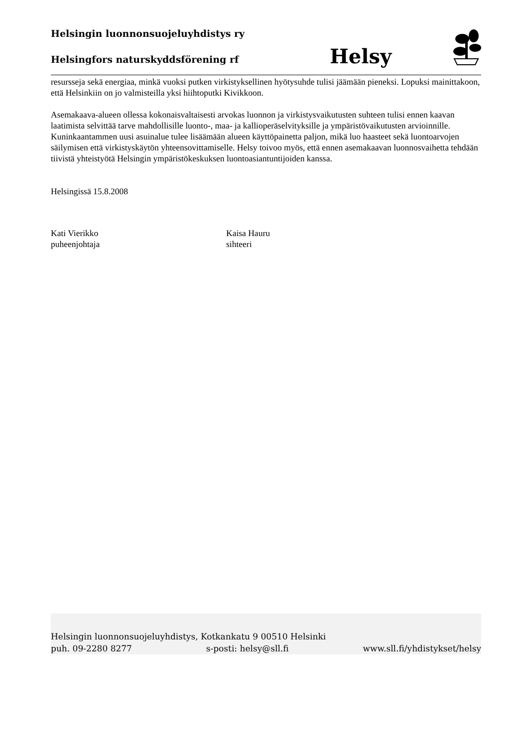Helsingin luonnonsuojeluyhdistys ry
Helsingfors naturskyddsförening rf
Helsy
resursseja sekä energiaa, minkä vuoksi putken virkistyksellinen hyötysuhde tulisi jäämään pieneksi. Lopuksi mainittakoon, että Helsinkiin on jo valmisteilla yksi hiihtoputki Kivikkoon.
Asemakaava-alueen ollessa kokonaisvaltaisesti arvokas luonnon ja virkistysvaikutusten suhteen tulisi ennen kaavan laatimista selvittää tarve mahdollisille luonto-, maa- ja kallioperäselvityksille ja ympäristövaikutusten arvioinnille. Kuninkaantammen uusi asuinalue tulee lisäämään alueen käyttöpainetta paljon, mikä luo haasteet sekä luontoarvojen säilymisen että virkistyskäytön yhteensovittamiselle. Helsy toivoo myös, että ennen asemakaavan luonnosvaihetta tehdään tiivistä yhteistyötä Helsingin ympäristökeskuksen luontoasiantuntijoiden kanssa.
Helsingissä 15.8.2008
Kati Vierikko
puheenjohtaja
Kaisa Hauru
sihteeri
Helsingin luonnonsuojeluyhdistys, Kotkankatu 9 00510 Helsinki
puh. 09-2280 8277 s-posti: helsy@sll.fi www.sll.fi/yhdistykset/helsy